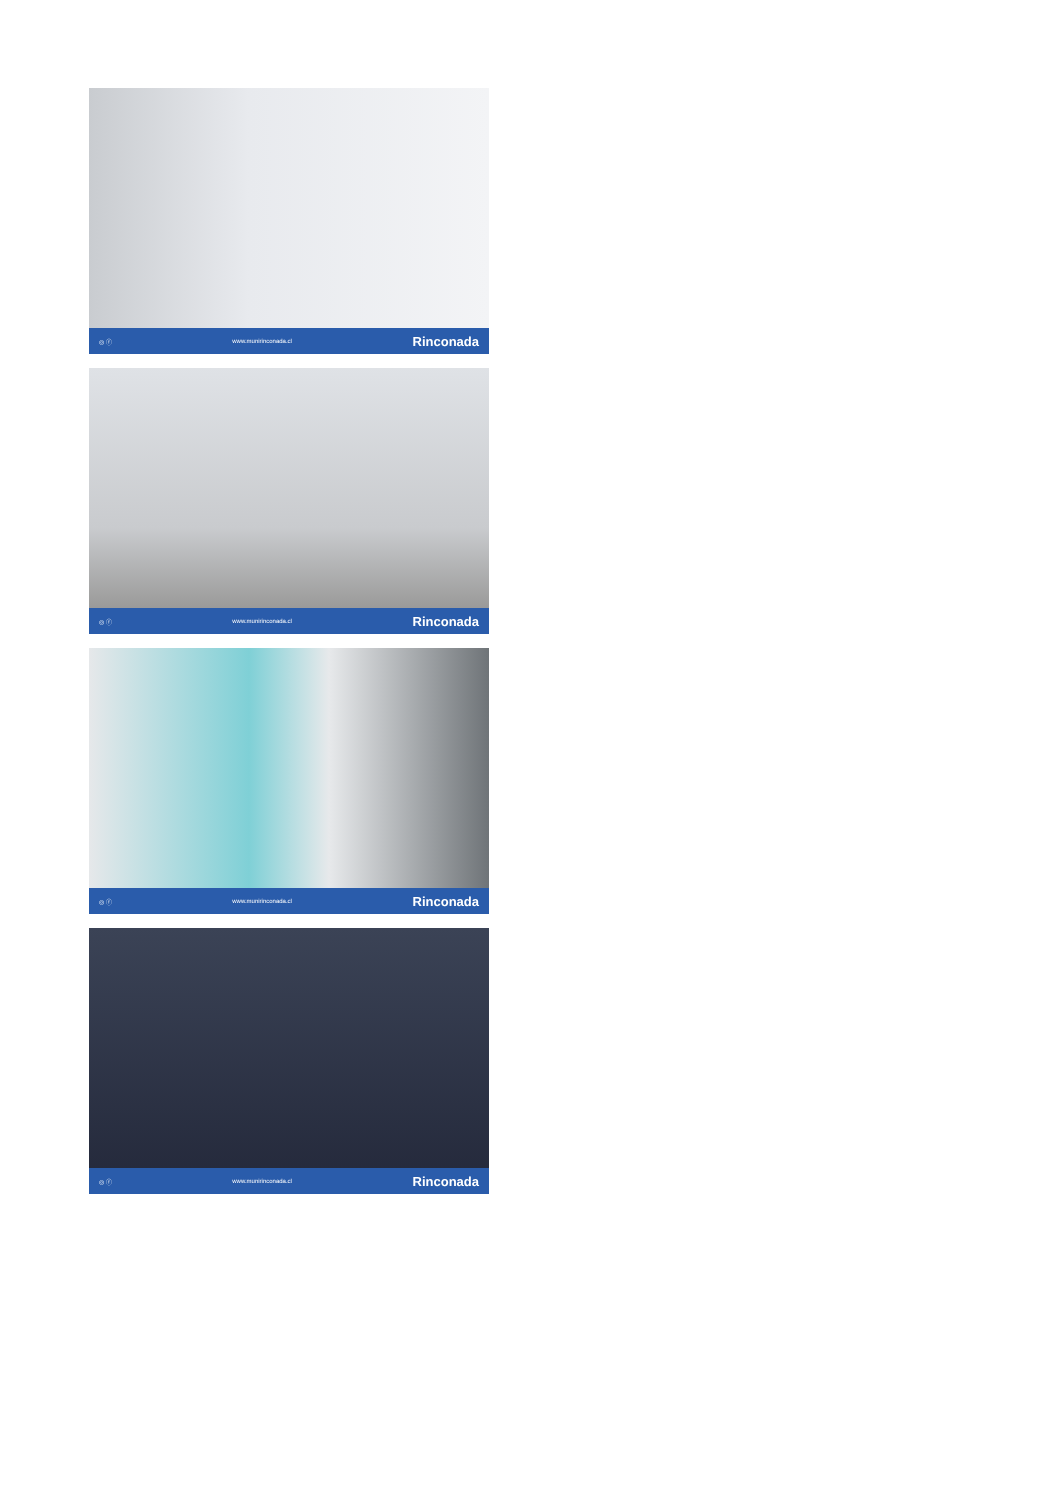◎ ⓕ www.munirinconada.cl Rinconada
◎ ⓕ www.munirinconada.cl Rinconada
◎ ⓕ www.munirinconada.cl Rinconada
◎ ⓕ www.munirinconada.cl Rinconada